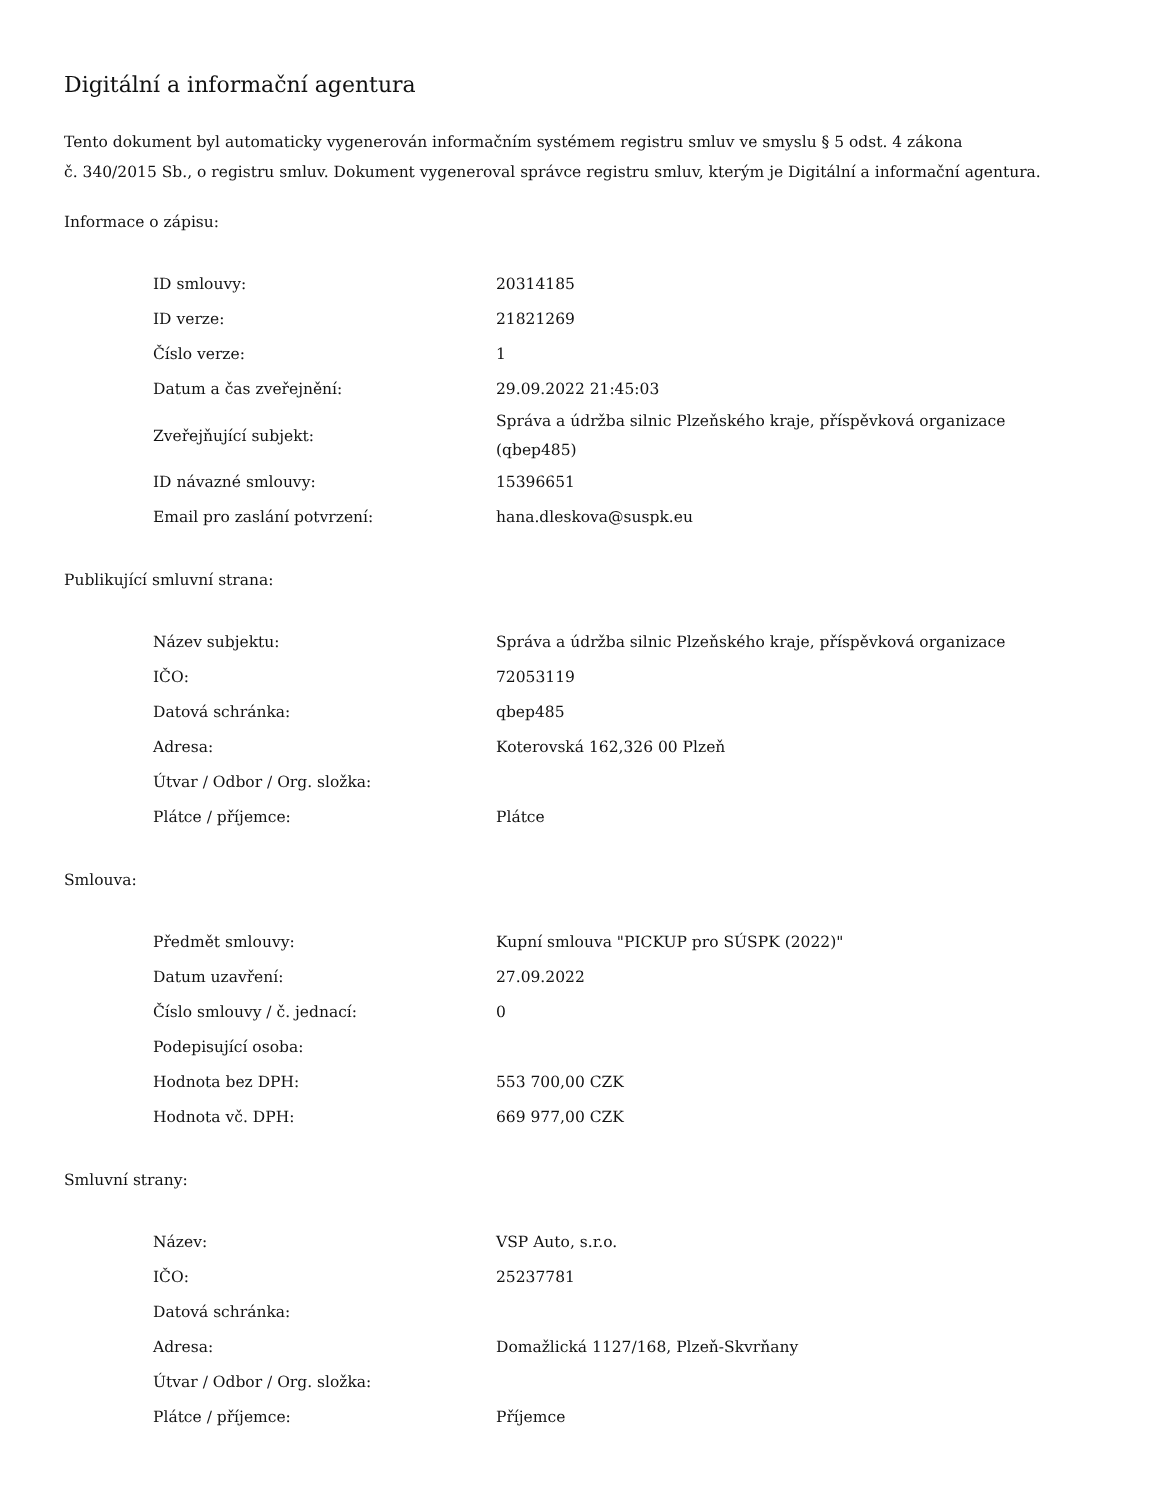Digitální a informační agentura
Tento dokument byl automaticky vygenerován informačním systémem registru smluv ve smyslu § 5 odst. 4 zákona
č. 340/2015 Sb., o registru smluv. Dokument vygeneroval správce registru smluv, kterým je Digitální a informační agentura.
Informace o zápisu:
| ID smlouvy: | 20314185 |
| ID verze: | 21821269 |
| Číslo verze: | 1 |
| Datum a čas zveřejnění: | 29.09.2022 21:45:03 |
| Zveřejňující subjekt: | Správa a údržba silnic Plzeňského kraje, příspěvková organizace (qbep485) |
| ID návazné smlouvy: | 15396651 |
| Email pro zaslání potvrzení: | hana.dleskova@suspk.eu |
Publikující smluvní strana:
| Název subjektu: | Správa a údržba silnic Plzeňského kraje, příspěvková organizace |
| IČO: | 72053119 |
| Datová schránka: | qbep485 |
| Adresa: | Koterovská 162,326 00 Plzeň |
| Útvar / Odbor / Org. složka: | |
| Plátce / příjemce: | Plátce |
Smlouva:
| Předmět smlouvy: | Kupní smlouva "PICKUP pro SÚSPK (2022)" |
| Datum uzavření: | 27.09.2022 |
| Číslo smlouvy / č. jednací: | 0 |
| Podepisující osoba: | |
| Hodnota bez DPH: | 553 700,00 CZK |
| Hodnota vč. DPH: | 669 977,00 CZK |
Smluvní strany:
| Název: | VSP Auto, s.r.o. |
| IČO: | 25237781 |
| Datová schránka: | |
| Adresa: | Domažlická 1127/168, Plzeň-Skvrňany |
| Útvar / Odbor / Org. složka: | |
| Plátce / příjemce: | Příjemce |